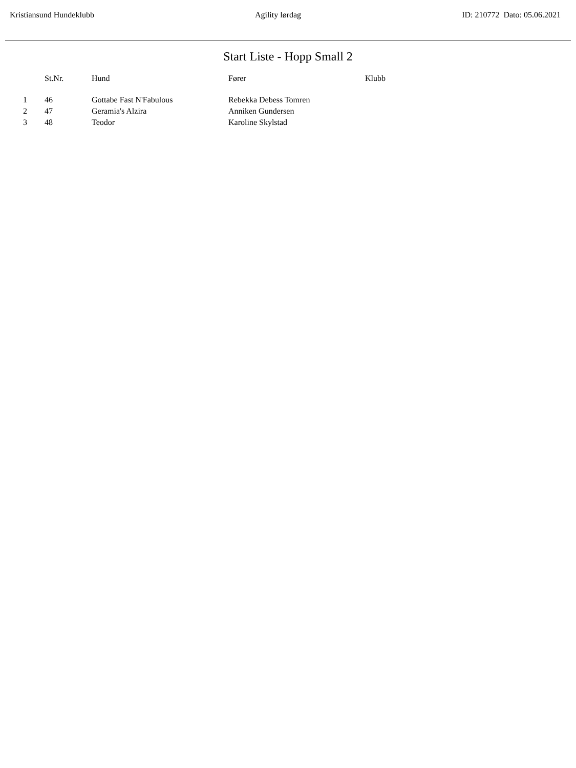Kristiansund Hundeklubb Agility lørdag ID: 210772 Dato: 05.06.2021
Start Liste - Hopp Small 2
| | St.Nr. | Hund | Fører | Klubb |
| --- | --- | --- | --- | --- |
| 1 | 46 | Gottabe Fast N'Fabulous | Rebekka Debess Tomren | |
| 2 | 47 | Geramia's Alzira | Anniken Gundersen | |
| 3 | 48 | Teodor | Karoline Skylstad | |